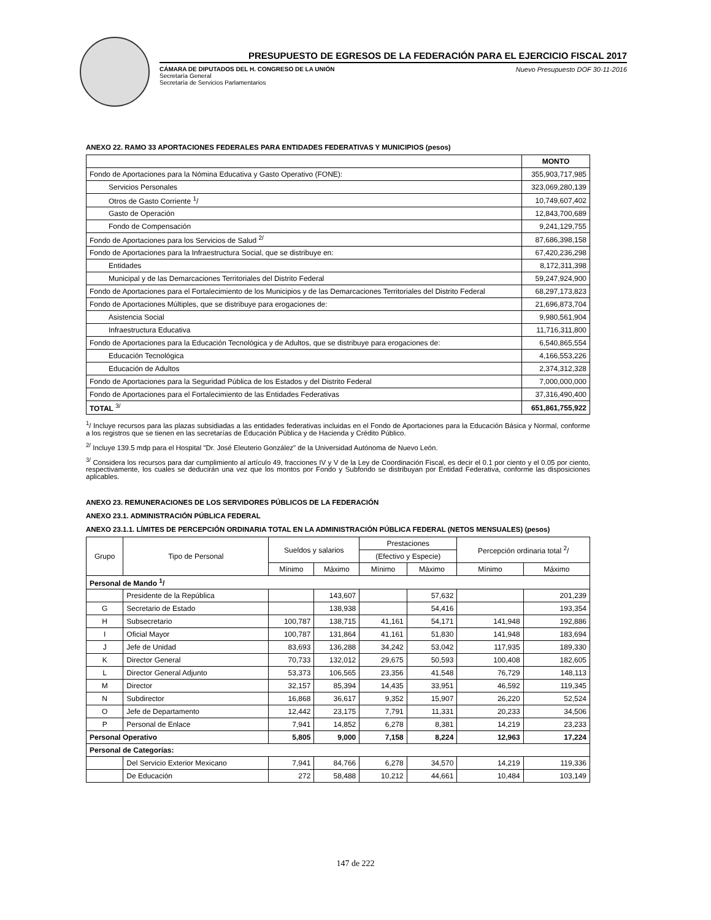PRESUPUESTO DE EGRESOS DE LA FEDERACIÓN PARA EL EJERCICIO FISCAL 2017
CÁMARA DE DIPUTADOS DEL H. CONGRESO DE LA UNIÓN
Secretaría General
Secretaría de Servicios Parlamentarios
Nuevo Presupuesto DOF 30-11-2016
ANEXO 22. RAMO 33 APORTACIONES FEDERALES PARA ENTIDADES FEDERATIVAS Y MUNICIPIOS (pesos)
| | MONTO |
| --- | --- |
| Fondo de Aportaciones para la Nómina Educativa y Gasto Operativo (FONE): | 355,903,717,985 |
| Servicios Personales | 323,069,280,139 |
| Otros de Gasto Corriente <sup>1</sup>/ | 10,749,607,402 |
| Gasto de Operación | 12,843,700,689 |
| Fondo de Compensación | 9,241,129,755 |
| Fondo de Aportaciones para los Servicios de Salud <sup>2/</sup> | 87,686,398,158 |
| Fondo de Aportaciones para la Infraestructura Social, que se distribuye en: | 67,420,236,298 |
| Entidades | 8,172,311,398 |
| Municipal y de las Demarcaciones Territoriales del Distrito Federal | 59,247,924,900 |
| Fondo de Aportaciones para el Fortalecimiento de los Municipios y de las Demarcaciones Territoriales del Distrito Federal | 68,297,173,823 |
| Fondo de Aportaciones Múltiples, que se distribuye para erogaciones de: | 21,696,873,704 |
| Asistencia Social | 9,980,561,904 |
| Infraestructura Educativa | 11,716,311,800 |
| Fondo de Aportaciones para la Educación Tecnológica y de Adultos, que se distribuye para erogaciones de: | 6,540,865,554 |
| Educación Tecnológica | 4,166,553,226 |
| Educación de Adultos | 2,374,312,328 |
| Fondo de Aportaciones para la Seguridad Pública de los Estados y del Distrito Federal | 7,000,000,000 |
| Fondo de Aportaciones para el Fortalecimiento de las Entidades Federativas | 37,316,490,400 |
| TOTAL <sup>3/</sup> | 651,861,755,922 |
<sup>1</sup>/ Incluye recursos para las plazas subsidiadas a las entidades federativas incluidas en el Fondo de Aportaciones para la Educación Básica y Normal, conforme a los registros que se tienen en las secretarías de Educación Pública y de Hacienda y Crédito Público.
<sup>2/</sup> Incluye 139.5 mdp para el Hospital "Dr. José Eleuterio González" de la Universidad Autónoma de Nuevo León.
<sup>3/</sup> Considera los recursos para dar cumplimiento al artículo 49, fracciones IV y V de la Ley de Coordinación Fiscal, es decir el 0.1 por ciento y el 0.05 por ciento, respectivamente, los cuales se deducirán una vez que los montos por Fondo y Subfondo se distribuyan por Entidad Federativa, conforme las disposiciones aplicables.
ANEXO 23. REMUNERACIONES DE LOS SERVIDORES PÚBLICOS DE LA FEDERACIÓN
ANEXO 23.1. ADMINISTRACIÓN PÚBLICA FEDERAL
ANEXO 23.1.1. LÍMITES DE PERCEPCIÓN ORDINARIA TOTAL EN LA ADMINISTRACIÓN PÚBLICA FEDERAL (NETOS MENSUALES) (pesos)
| Grupo | Tipo de Personal | Sueldos y salarios | | Prestaciones | | Percepción ordinaria total <sup>2</sup>/ | |
| | | | | (Efectivo y Especie) | | | |
| | | Mínimo | Máximo | Mínimo | Máximo | Mínimo | Máximo |
| Personal de Mando <sup>1</sup>/ | | | | | | | |
| | Presidente de la República | | 143,607 | | 57,632 | | 201,239 |
| G | Secretario de Estado | | 138,938 | | 54,416 | | 193,354 |
| H | Subsecretario | 100,787 | 138,715 | 41,161 | 54,171 | 141,948 | 192,886 |
| I | Oficial Mayor | 100,787 | 131,864 | 41,161 | 51,830 | 141,948 | 183,694 |
| J | Jefe de Unidad | 83,693 | 136,288 | 34,242 | 53,042 | 117,935 | 189,330 |
| K | Director General | 70,733 | 132,012 | 29,675 | 50,593 | 100,408 | 182,605 |
| L | Director General Adjunto | 53,373 | 106,565 | 23,356 | 41,548 | 76,729 | 148,113 |
| M | Director | 32,157 | 85,394 | 14,435 | 33,951 | 46,592 | 119,345 |
| N | Subdirector | 16,868 | 36,617 | 9,352 | 15,907 | 26,220 | 52,524 |
| O | Jefe de Departamento | 12,442 | 23,175 | 7,791 | 11,331 | 20,233 | 34,506 |
| P | Personal de Enlace | 7,941 | 14,852 | 6,278 | 8,381 | 14,219 | 23,233 |
| Personal Operativo | | 5,805 | 9,000 | 7,158 | 8,224 | 12,963 | 17,224 |
| Personal de Categorías: | | | | | | | |
| | Del Servicio Exterior Mexicano | 7,941 | 84,766 | 6,278 | 34,570 | 14,219 | 119,336 |
| | De Educación | 272 | 58,488 | 10,212 | 44,661 | 10,484 | 103,149 |
147 de 222